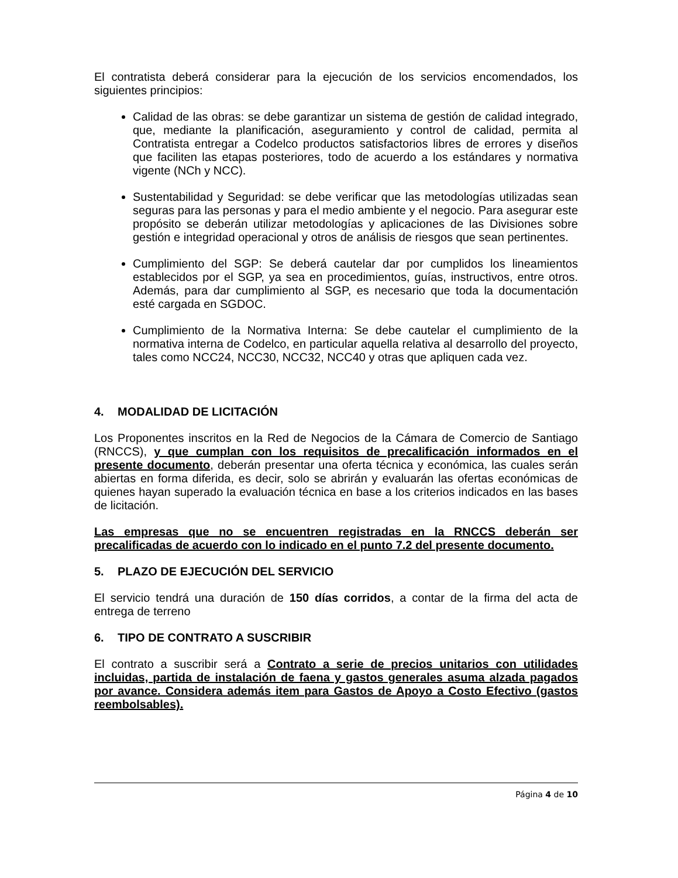El contratista deberá considerar para la ejecución de los servicios encomendados, los siguientes principios:
Calidad de las obras: se debe garantizar un sistema de gestión de calidad integrado, que, mediante la planificación, aseguramiento y control de calidad, permita al Contratista entregar a Codelco productos satisfactorios libres de errores y diseños que faciliten las etapas posteriores, todo de acuerdo a los estándares y normativa vigente (NCh y NCC).
Sustentabilidad y Seguridad: se debe verificar que las metodologías utilizadas sean seguras para las personas y para el medio ambiente y el negocio. Para asegurar este propósito se deberán utilizar metodologías y aplicaciones de las Divisiones sobre gestión e integridad operacional y otros de análisis de riesgos que sean pertinentes.
Cumplimiento del SGP: Se deberá cautelar dar por cumplidos los lineamientos establecidos por el SGP, ya sea en procedimientos, guías, instructivos, entre otros. Además, para dar cumplimiento al SGP, es necesario que toda la documentación esté cargada en SGDOC.
Cumplimiento de la Normativa Interna: Se debe cautelar el cumplimiento de la normativa interna de Codelco, en particular aquella relativa al desarrollo del proyecto, tales como NCC24, NCC30, NCC32, NCC40 y otras que apliquen cada vez.
4. MODALIDAD DE LICITACIÓN
Los Proponentes inscritos en la Red de Negocios de la Cámara de Comercio de Santiago (RNCCS), y que cumplan con los requisitos de precalificación informados en el presente documento, deberán presentar una oferta técnica y económica, las cuales serán abiertas en forma diferida, es decir, solo se abrirán y evaluarán las ofertas económicas de quienes hayan superado la evaluación técnica en base a los criterios indicados en las bases de licitación.
Las empresas que no se encuentren registradas en la RNCCS deberán ser precalificadas de acuerdo con lo indicado en el punto 7.2 del presente documento.
5. PLAZO DE EJECUCIÓN DEL SERVICIO
El servicio tendrá una duración de 150 días corridos, a contar de la firma del acta de entrega de terreno
6. TIPO DE CONTRATO A SUSCRIBIR
El contrato a suscribir será a Contrato a serie de precios unitarios con utilidades incluidas, partida de instalación de faena y gastos generales asuma alzada pagados por avance. Considera además item para Gastos de Apoyo a Costo Efectivo (gastos reembolsables).
Página 4 de 10